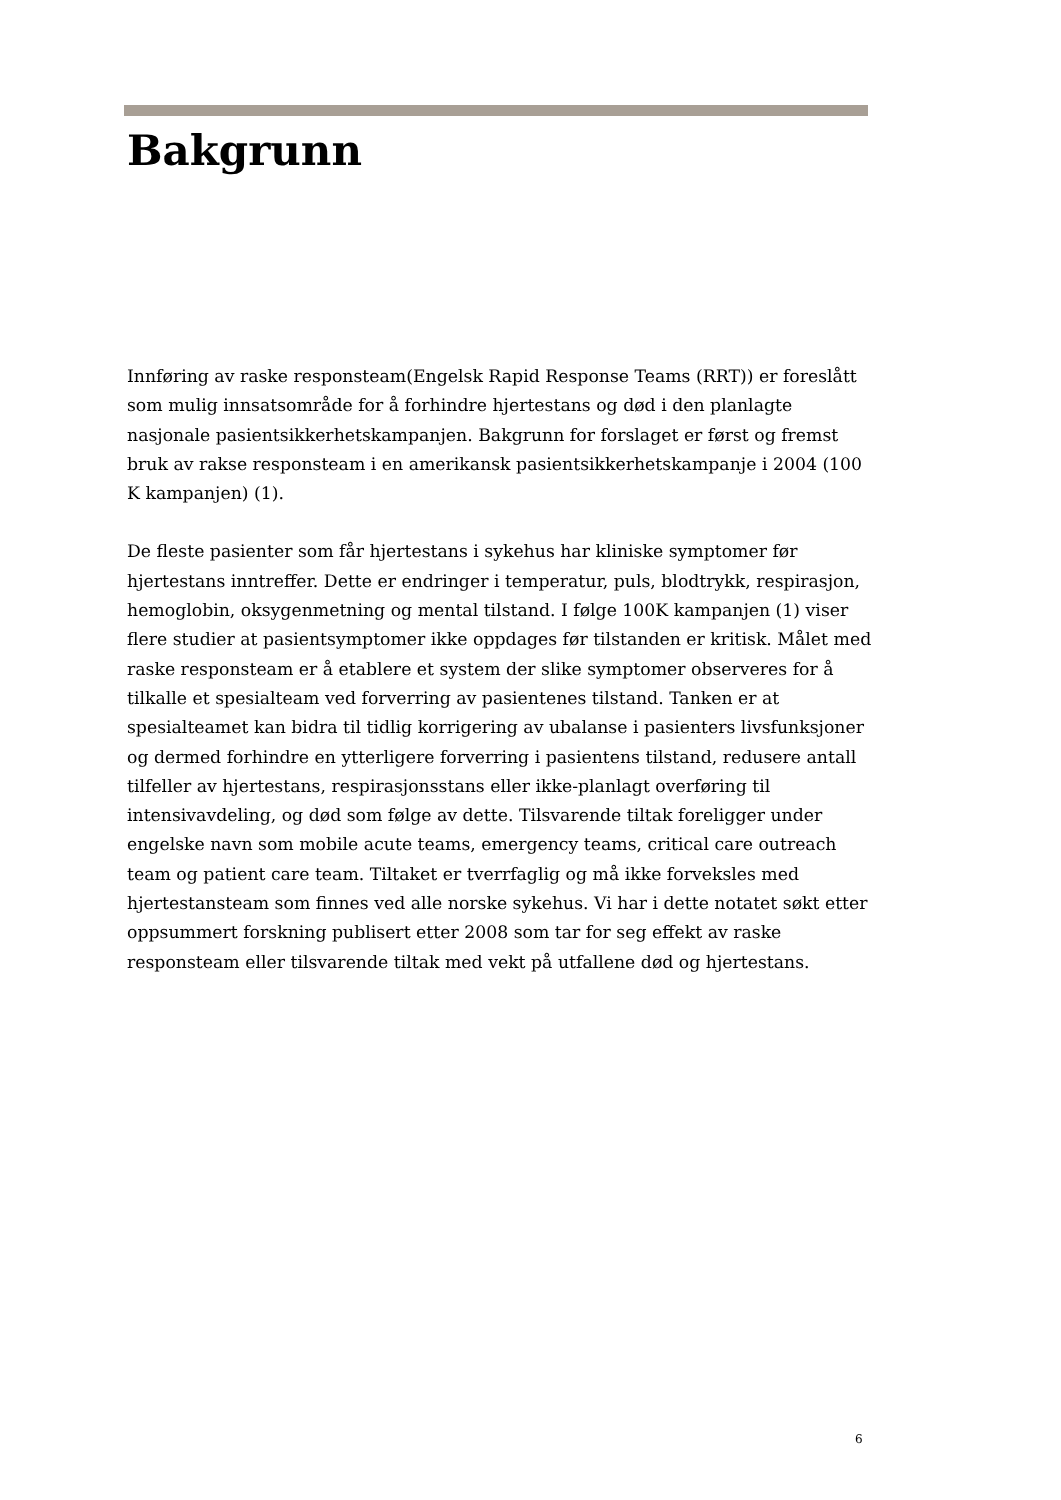Bakgrunn
Innføring av raske responsteam(Engelsk Rapid Response Teams (RRT)) er foreslått som mulig innsatsområde for å forhindre hjertestans og død i den planlagte nasjonale pasientsikkerhetskampanjen. Bakgrunn for forslaget er først og fremst bruk av rakse responsteam i en amerikansk pasientsikkerhetskampanje i 2004 (100 K kampanjen) (1).
De fleste pasienter som får hjertestans i sykehus har kliniske symptomer før hjertestans inntreffer. Dette er endringer i temperatur, puls, blodtrykk, respirasjon, hemoglobin, oksygenmetning og mental tilstand. I følge 100K kampanjen (1) viser flere studier at pasientsymptomer ikke oppdages før tilstanden er kritisk. Målet med raske responsteam er å etablere et system der slike symptomer observeres for å tilkalle et spesialteam ved forverring av pasientenes tilstand. Tanken er at spesialteamet kan bidra til tidlig korrigering av ubalanse i pasienters livsfunksjoner og dermed forhindre en ytterligere forverring i pasientens tilstand, redusere antall tilfeller av hjertestans, respirasjonsstans eller ikke-planlagt overføring til intensivavdeling, og død som følge av dette. Tilsvarende tiltak foreligger under engelske navn som mobile acute teams, emergency teams, critical care outreach team og patient care team. Tiltaket er tverrfaglig og må ikke forveksles med hjertestansteam som finnes ved alle norske sykehus. Vi har i dette notatet søkt etter oppsummert forskning publisert etter 2008 som tar for seg effekt av raske responsteam eller tilsvarende tiltak med vekt på utfallene død og hjertestans.
6